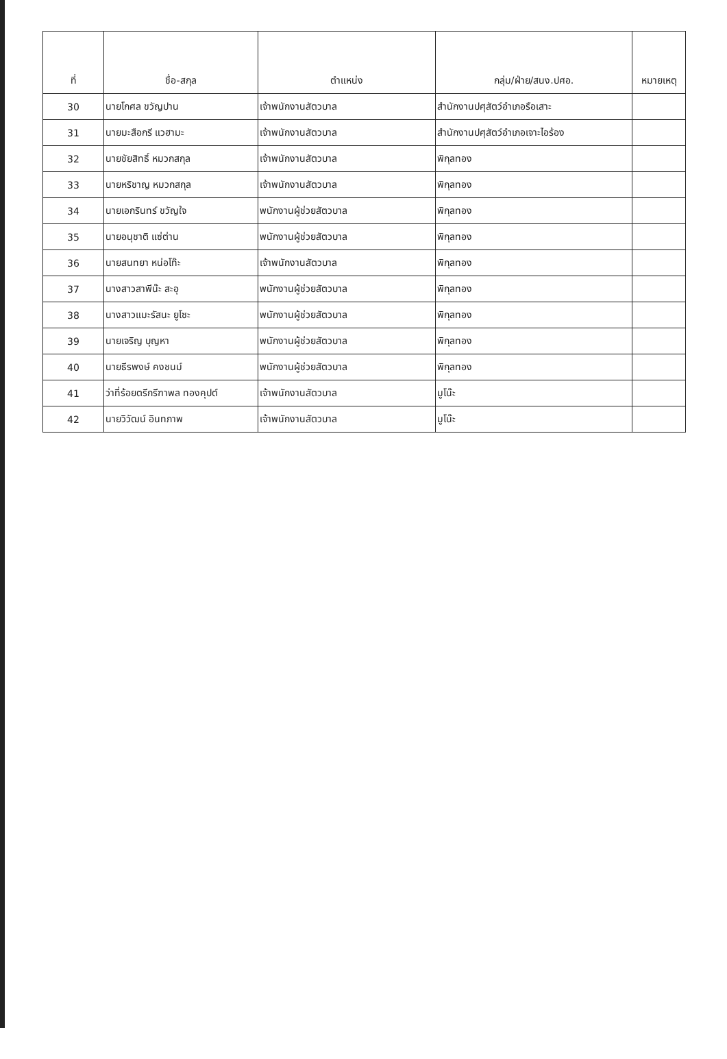| ที่ | ชื่อ-สกุล | ตำแหน่ง | กลุ่ม/ฝ่าย/สนง.ปศอ. | หมายเหตุ |
| --- | --- | --- | --- | --- |
| 30 | นายโกศล ขวัญปาน | เจ้าพนักงานสัตวบาล | สำนักงานปศุสัตว์อำเภอรือเสาะ | |
| 31 | นายมะสือกรี แวฮามะ | เจ้าพนักงานสัตวบาล | สำนักงานปศุสัตว์อำเภอเจาะไอร้อง | |
| 32 | นายชัยสิทธิ์ หมวกสกุล | เจ้าพนักงานสัตวบาล | พิกุลทอง | |
| 33 | นายหริชาญ หมวกสกุล | เจ้าพนักงานสัตวบาล | พิกุลทอง | |
| 34 | นายเอกรินทร์ ขวัญใจ | พนักงานผู้ช่วยสัตวบาล | พิกุลทอง | |
| 35 | นายอนุชาติ แซ่ต่าน | พนักงานผู้ช่วยสัตวบาล | พิกุลทอง | |
| 36 | นายสนทยา หน่อโท๊ะ | เจ้าพนักงานสัตวบาล | พิกุลทอง | |
| 37 | นางสาวสาพีน๊ะ สะอุ | พนักงานผู้ช่วยสัตวบาล | พิกุลทอง | |
| 38 | นางสาวแมะรัสนะ ยูโซะ | พนักงานผู้ช่วยสัตวบาล | พิกุลทอง | |
| 39 | นายเจริญ บุญหา | พนักงานผู้ช่วยสัตวบาล | พิกุลทอง | |
| 40 | นายธีรพงษ์ คงชนม์ | พนักงานผู้ช่วยสัตวบาล | พิกุลทอง | |
| 41 | ว่าที่ร้อยตรีกรีฑาพล ทองคุปต์ | เจ้าพนักงานสัตวบาล | มูโน๊ะ | |
| 42 | นายวิวัฒน์ อินทภาพ | เจ้าพนักงานสัตวบาล | มูโน๊ะ | |